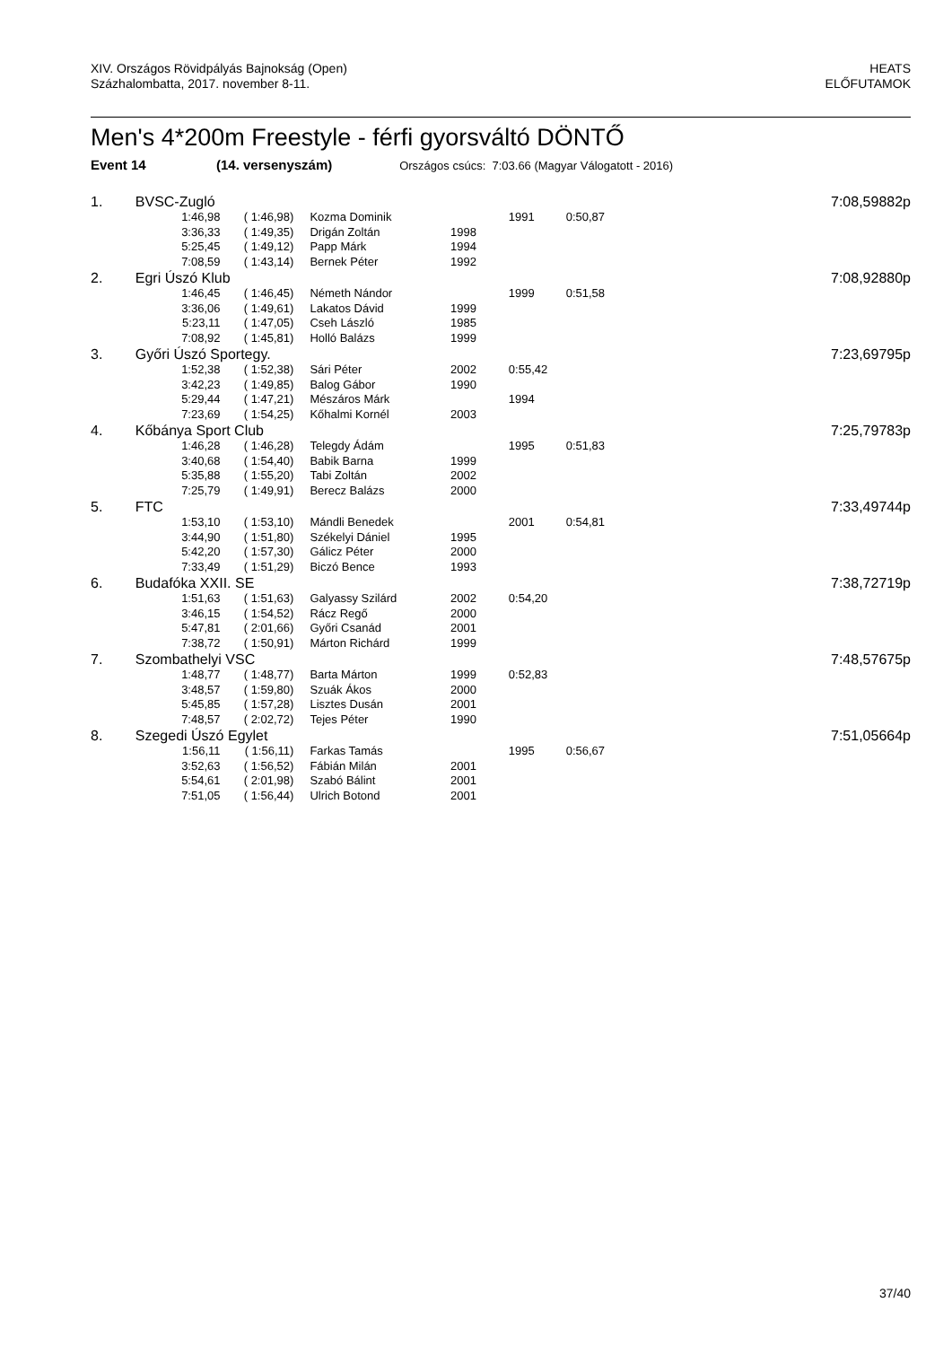XIV. Országos Rövidpályás Bajnokság (Open)
Százhalombatta, 2017. november 8-11.
HEATS
ELŐFUTAMOK
Men's 4*200m Freestyle - férfi gyorsváltó DÖNTŐ
Event 14 (14. versenyszám) Országos csúcs: 7:03.66 (Magyar Válogatott - 2016)
| 1. | BVSC-Zugló | | | | | | 7:08,59 | 882p |
| | 1:46,98 | ( 1:46,98) | Kozma Dominik | | 1991 | 0:50,87 | | |
| | 3:36,33 | ( 1:49,35) | Drigán Zoltán | 1998 | | | | |
| | 5:25,45 | ( 1:49,12) | Papp Márk | 1994 | | | | |
| | 7:08,59 | ( 1:43,14) | Bernek Péter | 1992 | | | | |
| 2. | Egri Úszó Klub | | | | | | 7:08,92 | 880p |
| | 1:46,45 | ( 1:46,45) | Németh Nándor | | 1999 | 0:51,58 | | |
| | 3:36,06 | ( 1:49,61) | Lakatos Dávid | 1999 | | | | |
| | 5:23,11 | ( 1:47,05) | Cseh László | 1985 | | | | |
| | 7:08,92 | ( 1:45,81) | Holló Balázs | 1999 | | | | |
| 3. | Győri Úszó Sportegy. | | | | | | 7:23,69 | 795p |
| | 1:52,38 | ( 1:52,38) | Sári Péter | 2002 | 0:55,42 | | | |
| | 3:42,23 | ( 1:49,85) | Balog Gábor | 1990 | | | | |
| | 5:29,44 | ( 1:47,21) | Mészáros Márk | | 1994 | | | |
| | 7:23,69 | ( 1:54,25) | Kőhalmi Kornél | 2003 | | | | |
| 4. | Kőbánya Sport Club | | | | | | 7:25,79 | 783p |
| | 1:46,28 | ( 1:46,28) | Telegdy Ádám | | 1995 | 0:51,83 | | |
| | 3:40,68 | ( 1:54,40) | Babik Barna | 1999 | | | | |
| | 5:35,88 | ( 1:55,20) | Tabi Zoltán | 2002 | | | | |
| | 7:25,79 | ( 1:49,91) | Berecz Balázs | 2000 | | | | |
| 5. | FTC | | | | | | 7:33,49 | 744p |
| | 1:53,10 | ( 1:53,10) | Mándli Benedek | | 2001 | 0:54,81 | | |
| | 3:44,90 | ( 1:51,80) | Székelyi Dániel | 1995 | | | | |
| | 5:42,20 | ( 1:57,30) | Gálicz Péter | 2000 | | | | |
| | 7:33,49 | ( 1:51,29) | Biczó Bence | 1993 | | | | |
| 6. | Budafóka XXII. SE | | | | | | 7:38,72 | 719p |
| | 1:51,63 | ( 1:51,63) | Galyassy Szilárd | 2002 | 0:54,20 | | | |
| | 3:46,15 | ( 1:54,52) | Rácz Regő | 2000 | | | | |
| | 5:47,81 | ( 2:01,66) | Győri Csanád | 2001 | | | | |
| | 7:38,72 | ( 1:50,91) | Márton Richárd | 1999 | | | | |
| 7. | Szombathelyi VSC | | | | | | 7:48,57 | 675p |
| | 1:48,77 | ( 1:48,77) | Barta Márton | 1999 | 0:52,83 | | | |
| | 3:48,57 | ( 1:59,80) | Szuák Ákos | 2000 | | | | |
| | 5:45,85 | ( 1:57,28) | Lisztes Dusán | 2001 | | | | |
| | 7:48,57 | ( 2:02,72) | Tejes Péter | 1990 | | | | |
| 8. | Szegedi Úszó Egylet | | | | | | 7:51,05 | 664p |
| | 1:56,11 | ( 1:56,11) | Farkas Tamás | | 1995 | 0:56,67 | | |
| | 3:52,63 | ( 1:56,52) | Fábián Milán | 2001 | | | | |
| | 5:54,61 | ( 2:01,98) | Szabó Bálint | 2001 | | | | |
| | 7:51,05 | ( 1:56,44) | Ulrich Botond | 2001 | | | | |
37/40